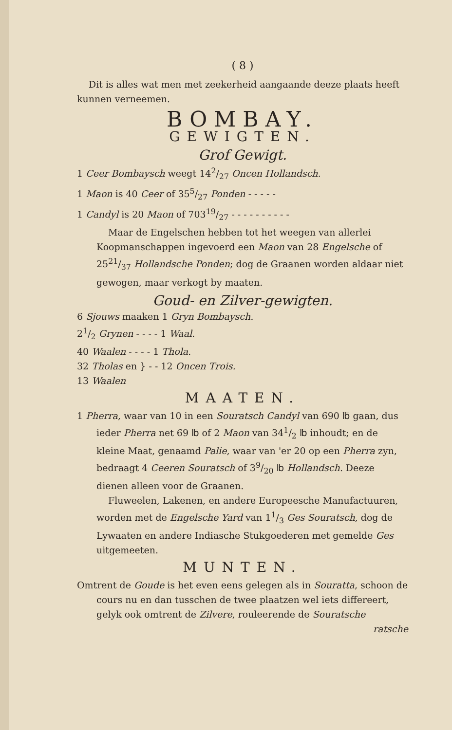( 8 )
Dit is alles wat men met zeekerheid aangaande deeze plaats heeft kunnen verneemen.
BOMBAY.
GEWIGTEN.
Grof Gewigt.
1 Ceer Bombaysch weegt 142/27 Oncen Hollandsch.
1 Maon is 40 Ceer of 355/27 Ponden - - - - -
1 Candyl is 20 Maon of 70319/27 - - - - - - - - - -
Maar de Engelschen hebben tot het weegen van allerlei Koopmanschappen ingevoerd een Maon van 28 Engelsche of 2521/37 Hollandsche Ponden; dog de Graanen worden aldaar niet gewogen, maar verkogt by maaten.
Goud- en Zilver-gewigten.
6 Sjouws maaken 1 Gryn Bombaysch.
21/2 Grynen - - - - 1 Waal.
40 Waalen - - - - 1 Thola.
32 Tholas en } - - 12 Oncen Trois.
13 Waalen
MAATEN.
1 Pherra, waar van 10 in een Souratsch Candyl van 690 ℔ gaan, dus ieder Pherra net 69 ℔ of 2 Maon van 341/2 ℔ inhoudt; en de kleine Maat, genaamd Palie, waar van 'er 20 op een Pherra zyn, bedraagt 4 Ceeren Souratsch of 39/20 ℔ Hollandsch. Deeze dienen alleen voor de Graanen.
Fluweelen, Lakenen, en andere Europeesche Manufactuuren, worden met de Engelsche Yard van 11/3 Ges Souratsch, dog de Lywaaten en andere Indiasche Stukgoederen met gemelde Ges uitgemeeten.
MUNTEN.
Omtrent de Goude is het even eens gelegen als in Souratta, schoon de cours nu en dan tusschen de twee plaatzen wel iets differeert, gelyk ook omtrent de Zilvere, rouleerende de Souratsche
ratsche